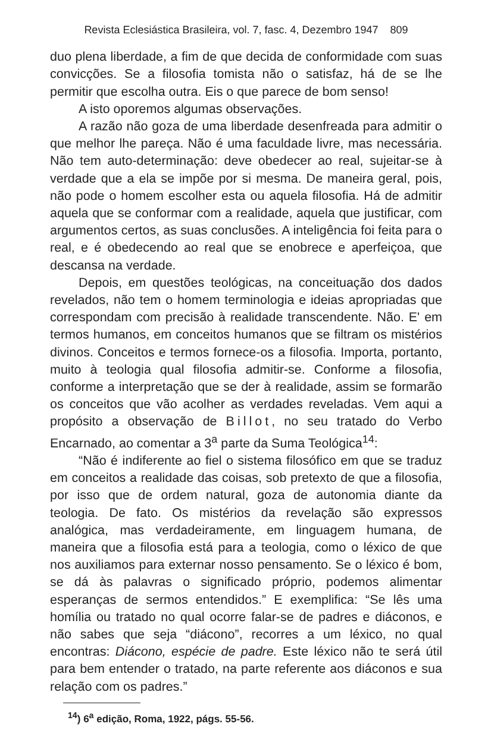Revista Eclesiástica Brasileira, vol. 7, fasc. 4, Dezembro 1947 809
duo plena liberdade, a fim de que decida de conformidade com suas convicções. Se a filosofia tomista não o satisfaz, há de se lhe permitir que escolha outra. Eis o que parece de bom senso!
A isto oporemos algumas observações.
A razão não goza de uma liberdade desenfreada para admitir o que melhor lhe pareça. Não é uma faculdade livre, mas necessária. Não tem auto-determinação: deve obedecer ao real, sujeitar-se à verdade que a ela se impõe por si mesma. De maneira geral, pois, não pode o homem escolher esta ou aquela filosofia. Há de admitir aquela que se conformar com a realidade, aquela que justificar, com argumentos certos, as suas conclusões. A inteligência foi feita para o real, e é obedecendo ao real que se enobrece e aperfeiçoa, que descansa na verdade.
Depois, em questões teológicas, na conceituação dos dados revelados, não tem o homem terminologia e ideias apropriadas que correspondam com precisão à realidade transcendente. Não. E' em termos humanos, em conceitos humanos que se filtram os mistérios divinos. Conceitos e termos fornece-os a filosofia. Importa, portanto, muito à teologia qual filosofia admitir-se. Conforme a filosofia, conforme a interpretação que se der à realidade, assim se formarão os conceitos que vão acolher as verdades reveladas. Vem aqui a propósito a observação de Billot, no seu tratado do Verbo Encarnado, ao comentar a 3<sup>a</sup> parte da Suma Teológica<sup>14</sup>:
“Não é indiferente ao fiel o sistema filosófico em que se traduz em conceitos a realidade das coisas, sob pretexto de que a filosofia, por isso que de ordem natural, goza de autonomia diante da teologia. De fato. Os mistérios da revelação são expressos analógica, mas verdadeiramente, em linguagem humana, de maneira que a filosofia está para a teologia, como o léxico de que nos auxiliamos para externar nosso pensamento. Se o léxico é bom, se dá às palavras o significado próprio, podemos alimentar esperanças de sermos entendidos.” E exemplifica: “Se lês uma homília ou tratado no qual ocorre falar-se de padres e diáconos, e não sabes que seja “diácono”, recorres a um léxico, no qual encontras: Diácono, espécie de padre. Este léxico não te será útil para bem entender o tratado, na parte referente aos diáconos e sua relação com os padres.”
<sup>14</sup>) 6<sup>a</sup> edição, Roma, 1922, págs. 55-56.